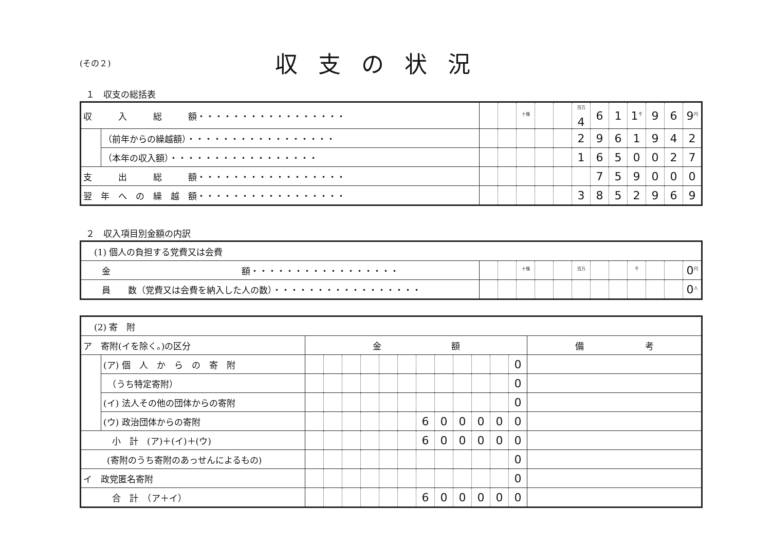(その２)
収支の状況
１　収支の総括表
| 収 入 総 額・・・・・・・・・・・・・・・・・ | | | | <sup>十億</sup> | | | <sup>百万</sup>4 | 6 | 1 | 1<sup>千</sup> | 9 | 6 | 9<sup>円</sup> |
| | （前年からの繰越額）・・・・・・・・・・・・・・・・・ | | | | | | 2 | 9 | 6 | 1 | 9 | 4 | 2 |
| | （本年の収入額）・・・・・・・・・・・・・・・・・ | | | | | | 1 | 6 | 5 | 0 | 0 | 2 | 7 |
| 支 出 総 額・・・・・・・・・・・・・・・・・ | | | | | | | | 7 | 5 | 9 | 0 | 0 | 0 |
| 翌 年 へ の 繰 越 額・・・・・・・・・・・・・・・・・ | | | | | | | 3 | 8 | 5 | 2 | 9 | 6 | 9 |
２　収入項目別金額の内訳
| (1) 個人の負担する党費又は会費 | | | | | | | | | | | | |
| 金 額・・・・・・・・・・・・・・・・・ | | | <sup>十億</sup> | | | <sup>百万</sup> | | | <sup>千</sup> | | | 0<sup>円</sup> |
| 員 数（党費又は会費を納入した人の数）・・・・・・・・・・・・・・・・・ | | | | | | | | | | | | 0<sup>人</sup> |
| (2) 寄 附 | | | | | | | | | | | | | | |
| ア 寄附(イを除く。)の区分 | | 金 額 | | | | | | | | | | | | 備 考 |
| | (ア) 個 人 か ら の 寄 附 | | | | | | | | | | | | 0 | |
| | （うち特定寄附） | | | | | | | | | | | | 0 | |
| | (イ) 法人その他の団体からの寄附 | | | | | | | | | | | | 0 | |
| | (ウ) 政治団体からの寄附 | | | | | | | 6 | 0 | 0 | 0 | 0 | 0 | |
| 小 計 (ア)＋(イ)＋(ウ) | | | | | | | | 6 | 0 | 0 | 0 | 0 | 0 | |
| (寄附のうち寄附のあっせんによるもの) | | | | | | | | | | | | | 0 | |
| イ 政党匿名寄附 | | | | | | | | | | | | | 0 | |
| 合 計 （ア＋イ） | | | | | | | | 6 | 0 | 0 | 0 | 0 | 0 | |